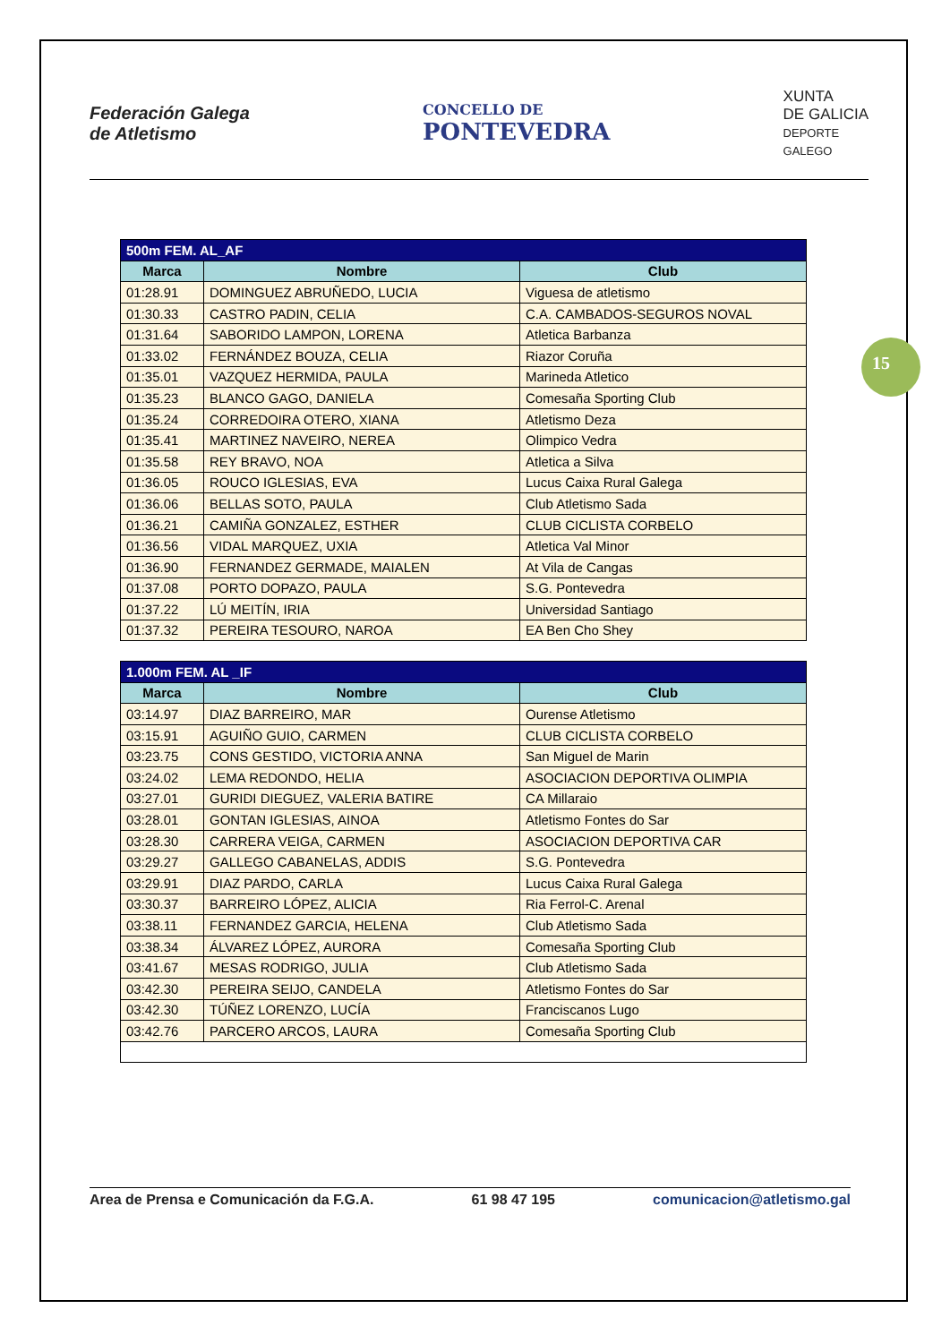Federación Galega
de Atletismo
CONCELLO DE
PONTEVEDRA
XUNTA
DE GALICIA
DEPORTE
GALEGO
15
| 500m FEM. AL_AF | | |
| --- | --- | --- |
| Marca | Nombre | Club |
| 01:28.91 | DOMINGUEZ ABRUÑEDO, LUCIA | Viguesa de atletismo |
| 01:30.33 | CASTRO PADIN, CELIA | C.A. CAMBADOS-SEGUROS NOVAL |
| 01:31.64 | SABORIDO LAMPON, LORENA | Atletica Barbanza |
| 01:33.02 | FERNÁNDEZ BOUZA, CELIA | Riazor Coruña |
| 01:35.01 | VAZQUEZ HERMIDA, PAULA | Marineda Atletico |
| 01:35.23 | BLANCO GAGO, DANIELA | Comesaña Sporting Club |
| 01:35.24 | CORREDOIRA OTERO, XIANA | Atletismo Deza |
| 01:35.41 | MARTINEZ NAVEIRO, NEREA | Olimpico Vedra |
| 01:35.58 | REY BRAVO, NOA | Atletica a Silva |
| 01:36.05 | ROUCO IGLESIAS, EVA | Lucus Caixa Rural Galega |
| 01:36.06 | BELLAS SOTO, PAULA | Club Atletismo Sada |
| 01:36.21 | CAMIÑA GONZALEZ, ESTHER | CLUB CICLISTA CORBELO |
| 01:36.56 | VIDAL MARQUEZ, UXIA | Atletica Val Minor |
| 01:36.90 | FERNANDEZ GERMADE, MAIALEN | At Vila de Cangas |
| 01:37.08 | PORTO DOPAZO, PAULA | S.G. Pontevedra |
| 01:37.22 | LÚ MEITÍN, IRIA | Universidad Santiago |
| 01:37.32 | PEREIRA TESOURO, NAROA | EA Ben Cho Shey |
| 1.000m FEM. AL _IF | | |
| --- | --- | --- |
| Marca | Nombre | Club |
| 03:14.97 | DIAZ BARREIRO, MAR | Ourense Atletismo |
| 03:15.91 | AGUIÑO GUIO, CARMEN | CLUB CICLISTA CORBELO |
| 03:23.75 | CONS GESTIDO, VICTORIA ANNA | San Miguel de Marin |
| 03:24.02 | LEMA REDONDO, HELIA | ASOCIACION DEPORTIVA OLIMPIA |
| 03:27.01 | GURIDI DIEGUEZ, VALERIA BATIRE | CA Millaraio |
| 03:28.01 | GONTAN IGLESIAS, AINOA | Atletismo Fontes do Sar |
| 03:28.30 | CARRERA VEIGA, CARMEN | ASOCIACION DEPORTIVA CAR |
| 03:29.27 | GALLEGO CABANELAS, ADDIS | S.G. Pontevedra |
| 03:29.91 | DIAZ PARDO, CARLA | Lucus Caixa Rural Galega |
| 03:30.37 | BARREIRO LÓPEZ, ALICIA | Ria Ferrol-C. Arenal |
| 03:38.11 | FERNANDEZ GARCIA, HELENA | Club Atletismo Sada |
| 03:38.34 | ÁLVAREZ LÓPEZ, AURORA | Comesaña Sporting Club |
| 03:41.67 | MESAS RODRIGO, JULIA | Club Atletismo Sada |
| 03:42.30 | PEREIRA SEIJO, CANDELA | Atletismo Fontes do Sar |
| 03:42.30 | TÚÑEZ LORENZO, LUCÍA | Franciscanos Lugo |
| 03:42.76 | PARCERO ARCOS, LAURA | Comesaña Sporting Club |
Area de Prensa e Comunicación da F.G.A. 61 98 47 195 comunicacion@atletismo.gal